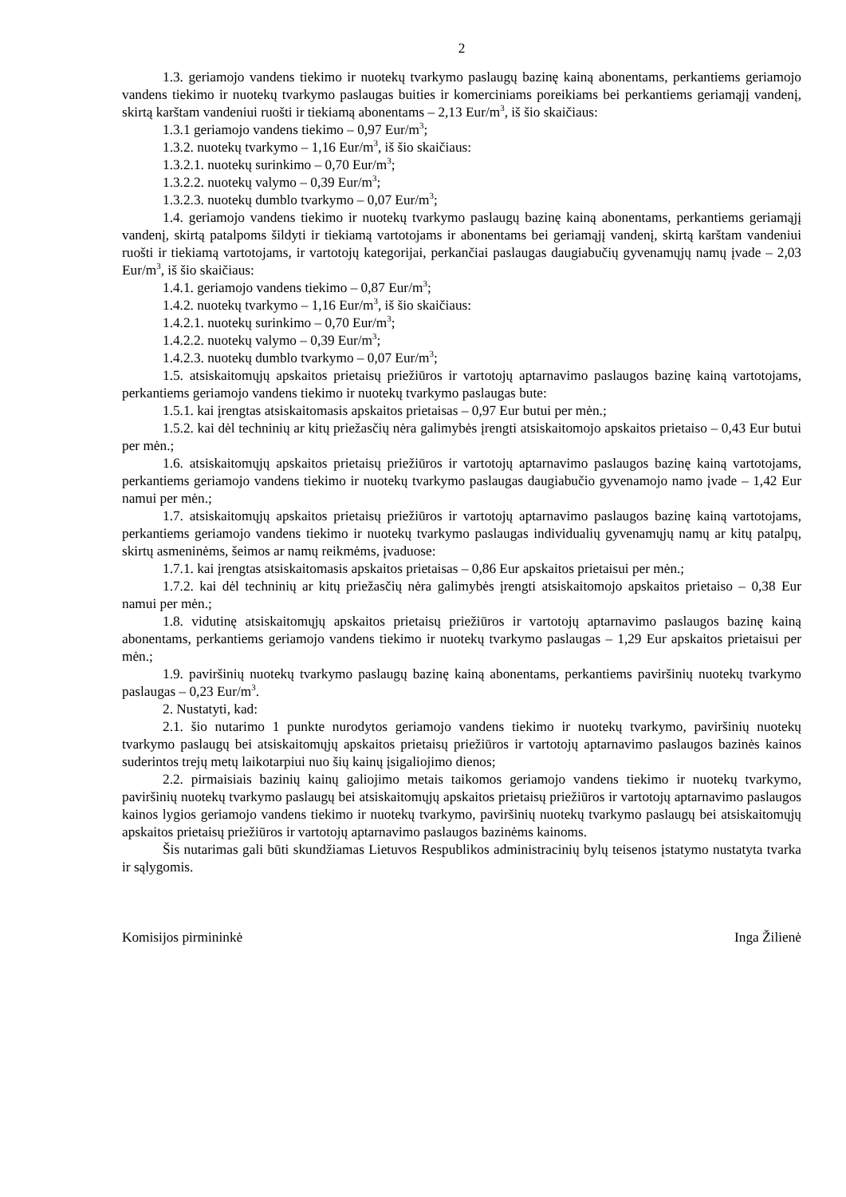2
1.3. geriamojo vandens tiekimo ir nuotekų tvarkymo paslaugų bazinę kainą abonentams, perkantiems geriamojo vandens tiekimo ir nuotekų tvarkymo paslaugas buities ir komerciniams poreikiams bei perkantiems geriamąjį vandenį, skirtą karštam vandeniui ruošti ir tiekiamą abonentams – 2,13 Eur/m<sup>3</sup>, iš šio skaičiaus:
1.3.1 geriamojo vandens tiekimo – 0,97 Eur/m<sup>3</sup>;
1.3.2. nuotekų tvarkymo – 1,16 Eur/m<sup>3</sup>, iš šio skaičiaus:
1.3.2.1. nuotekų surinkimo – 0,70 Eur/m<sup>3</sup>;
1.3.2.2. nuotekų valymo – 0,39 Eur/m<sup>3</sup>;
1.3.2.3. nuotekų dumblo tvarkymo – 0,07 Eur/m<sup>3</sup>;
1.4. geriamojo vandens tiekimo ir nuotekų tvarkymo paslaugų bazinę kainą abonentams, perkantiems geriamąjį vandenį, skirtą patalpoms šildyti ir tiekiamą vartotojams ir abonentams bei geriamąjį vandenį, skirtą karštam vandeniui ruošti ir tiekiamą vartotojams, ir vartotojų kategorijai, perkančiai paslaugas daugiabučių gyvenamųjų namų įvade – 2,03 Eur/m<sup>3</sup>, iš šio skaičiaus:
1.4.1. geriamojo vandens tiekimo – 0,87 Eur/m<sup>3</sup>;
1.4.2. nuotekų tvarkymo – 1,16 Eur/m<sup>3</sup>, iš šio skaičiaus:
1.4.2.1. nuotekų surinkimo – 0,70 Eur/m<sup>3</sup>;
1.4.2.2. nuotekų valymo – 0,39 Eur/m<sup>3</sup>;
1.4.2.3. nuotekų dumblo tvarkymo – 0,07 Eur/m<sup>3</sup>;
1.5. atsiskaitomųjų apskaitos prietaisų priežiūros ir vartotojų aptarnavimo paslaugos bazinę kainą vartotojams, perkantiems geriamojo vandens tiekimo ir nuotekų tvarkymo paslaugas bute:
1.5.1. kai įrengtas atsiskaitomasis apskaitos prietaisas – 0,97 Eur butui per mėn.;
1.5.2. kai dėl techninių ar kitų priežasčių nėra galimybės įrengti atsiskaitomojo apskaitos prietaiso – 0,43 Eur butui per mėn.;
1.6. atsiskaitomųjų apskaitos prietaisų priežiūros ir vartotojų aptarnavimo paslaugos bazinę kainą vartotojams, perkantiems geriamojo vandens tiekimo ir nuotekų tvarkymo paslaugas daugiabučio gyvenamojo namo įvade – 1,42 Eur namui per mėn.;
1.7. atsiskaitomųjų apskaitos prietaisų priežiūros ir vartotojų aptarnavimo paslaugos bazinę kainą vartotojams, perkantiems geriamojo vandens tiekimo ir nuotekų tvarkymo paslaugas individualių gyvenamųjų namų ar kitų patalpų, skirtų asmeninėms, šeimos ar namų reikmėms, įvaduose:
1.7.1. kai įrengtas atsiskaitomasis apskaitos prietaisas – 0,86 Eur apskaitos prietaisui per mėn.;
1.7.2. kai dėl techninių ar kitų priežasčių nėra galimybės įrengti atsiskaitomojo apskaitos prietaiso – 0,38 Eur namui per mėn.;
1.8. vidutinę atsiskaitomųjų apskaitos prietaisų priežiūros ir vartotojų aptarnavimo paslaugos bazinę kainą abonentams, perkantiems geriamojo vandens tiekimo ir nuotekų tvarkymo paslaugas – 1,29 Eur apskaitos prietaisui per mėn.;
1.9. paviršinių nuotekų tvarkymo paslaugų bazinę kainą abonentams, perkantiems paviršinių nuotekų tvarkymo paslaugas – 0,23 Eur/m<sup>3</sup>.
2. Nustatyti, kad:
2.1. šio nutarimo 1 punkte nurodytos geriamojo vandens tiekimo ir nuotekų tvarkymo, paviršinių nuotekų tvarkymo paslaugų bei atsiskaitomųjų apskaitos prietaisų priežiūros ir vartotojų aptarnavimo paslaugos bazinės kainos suderintos trejų metų laikotarpiui nuo šių kainų įsigaliojimo dienos;
2.2. pirmaisiais bazinių kainų galiojimo metais taikomos geriamojo vandens tiekimo ir nuotekų tvarkymo, paviršinių nuotekų tvarkymo paslaugų bei atsiskaitomųjų apskaitos prietaisų priežiūros ir vartotojų aptarnavimo paslaugos kainos lygios geriamojo vandens tiekimo ir nuotekų tvarkymo, paviršinių nuotekų tvarkymo paslaugų bei atsiskaitomųjų apskaitos prietaisų priežiūros ir vartotojų aptarnavimo paslaugos bazinėms kainoms.
Šis nutarimas gali būti skundžiamas Lietuvos Respublikos administracinių bylų teisenos įstatymo nustatyta tvarka ir sąlygomis.
Komisijos pirmininkė Inga Žilienė